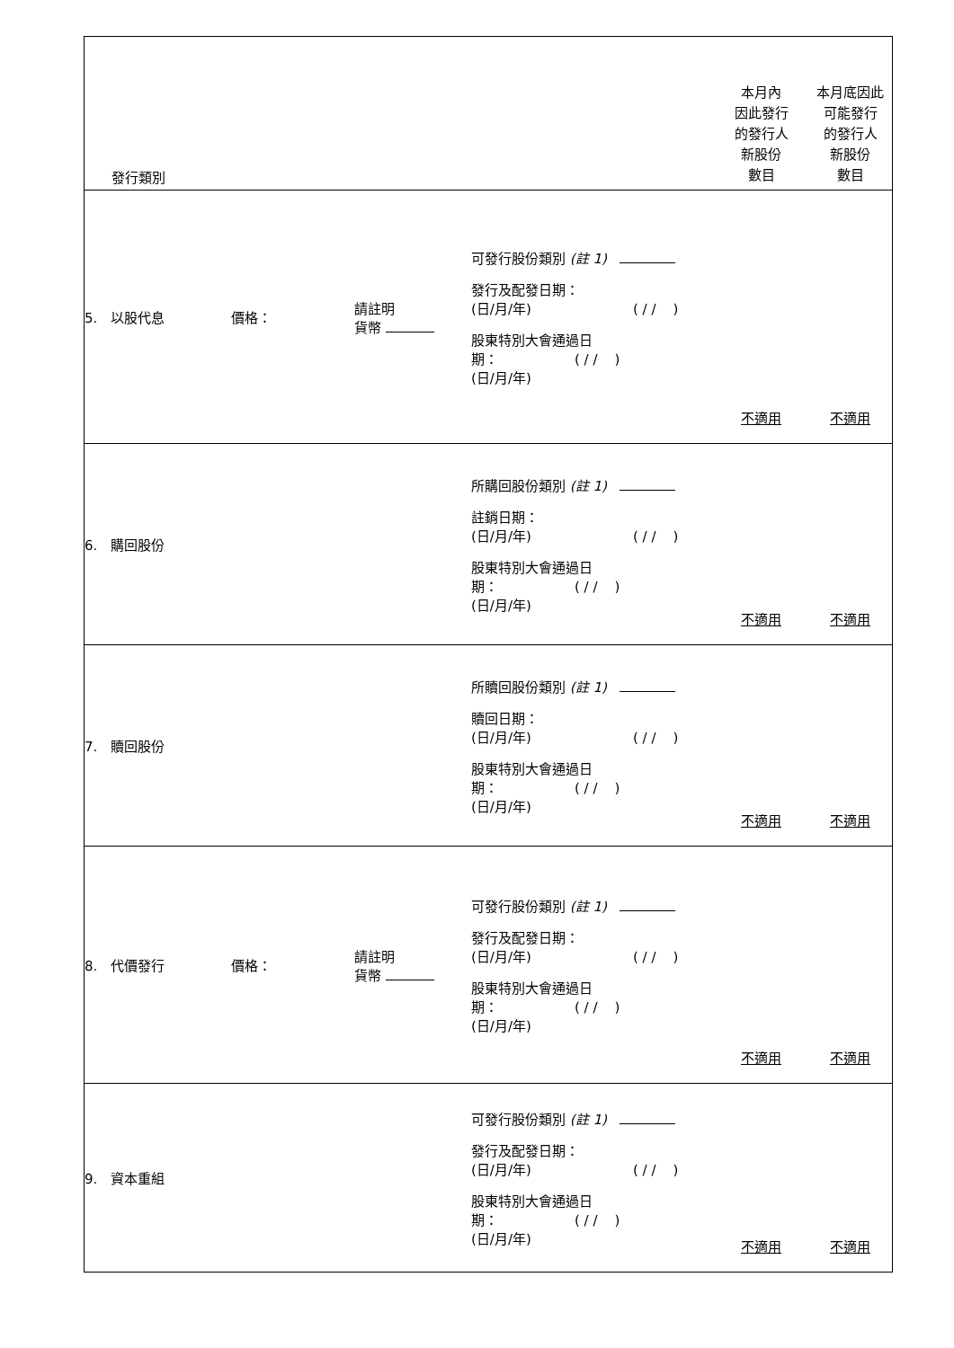| 發行類別 | | | 本月內 因此發行 的發行人 新股份 數目 | 本月底因此 可能發行 的發行人 新股份 數目 |
| --- | --- | --- | --- | --- |
| 5. 以股代息 價格： | 請註明 貨幣 | 可發行股份類別 (註 1) 發行及配發日期： (日/月/年) ( / / ) 股東特別大會通過日 期： ( / / ) (日/月/年) | 不適用 | 不適用 |
| 6. 購回股份 | | 所購回股份類別 (註 1) 註銷日期： (日/月/年) ( / / ) 股東特別大會通過日 期： ( / / ) (日/月/年) | 不適用 | 不適用 |
| 7. 贖回股份 | | 所贖回股份類別 (註 1) 贖回日期： (日/月/年) ( / / ) 股東特別大會通過日 期： ( / / ) (日/月/年) | 不適用 | 不適用 |
| 8. 代價發行 價格： | 請註明 貨幣 | 可發行股份類別 (註 1) 發行及配發日期： (日/月/年) ( / / ) 股東特別大會通過日 期： ( / / ) (日/月/年) | 不適用 | 不適用 |
| 9. 資本重組 | | 可發行股份類別 (註 1) 發行及配發日期： (日/月/年) ( / / ) 股東特別大會通過日 期： ( / / ) (日/月/年) | 不適用 | 不適用 |